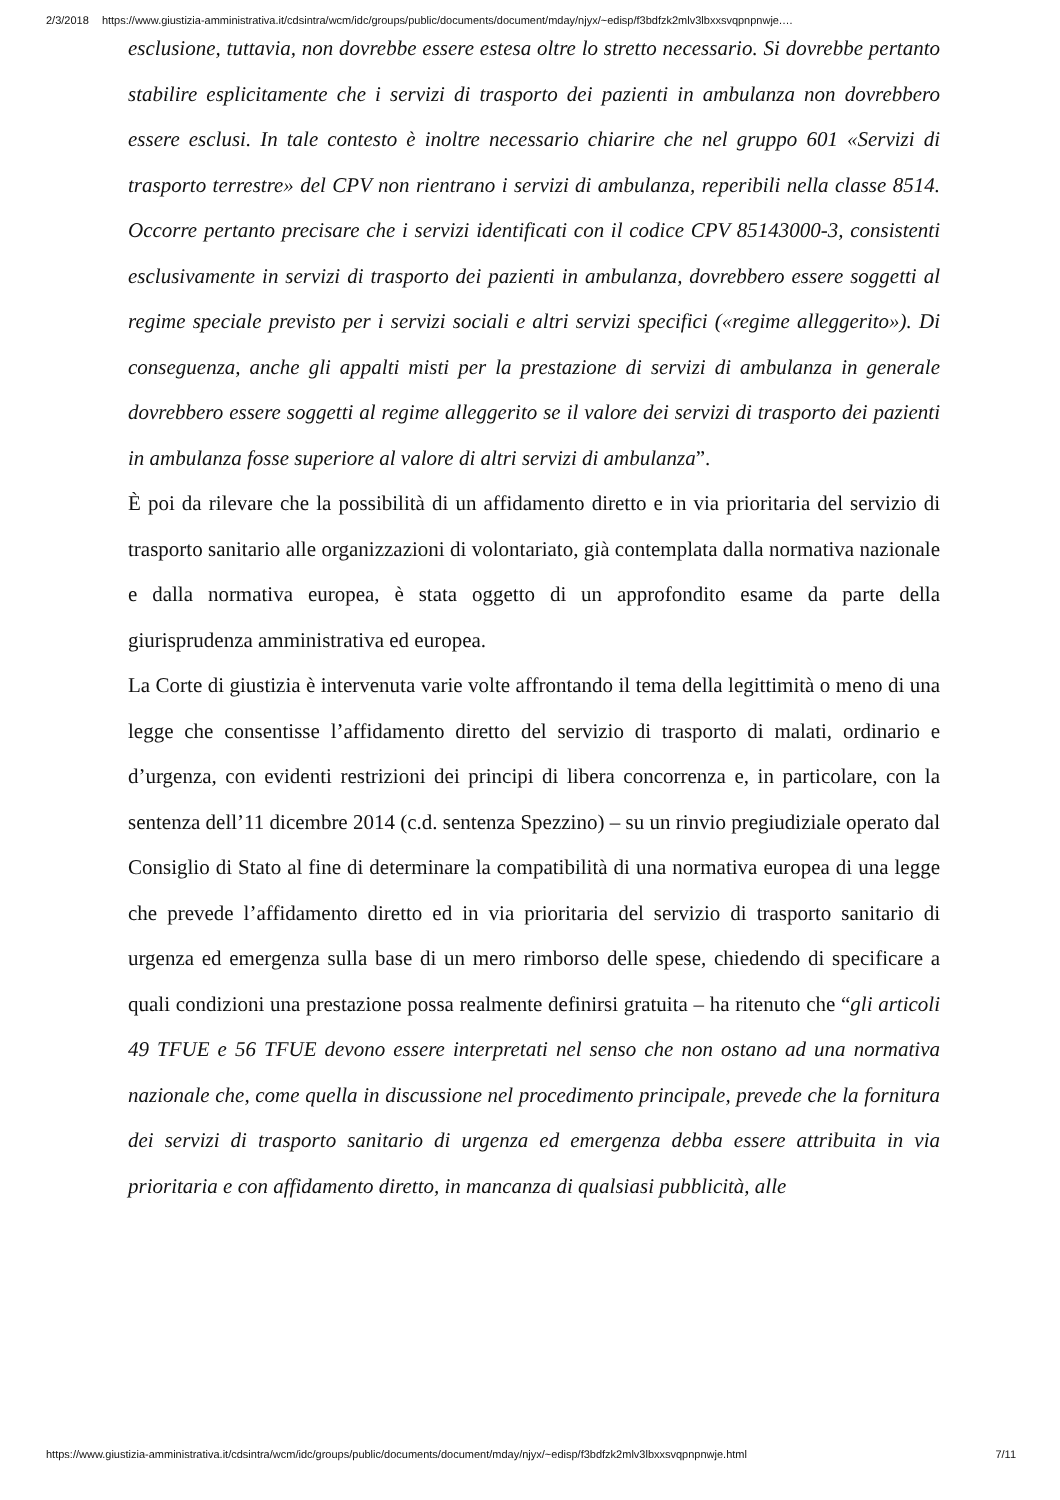2/3/2018 https://www.giustizia-amministrativa.it/cdsintra/wcm/idc/groups/public/documents/document/mday/njyx/~edisp/f3bdfzk2mlv3lbxxsvqpnpnwje.…
esclusione, tuttavia, non dovrebbe essere estesa oltre lo stretto necessario. Si dovrebbe pertanto stabilire esplicitamente che i servizi di trasporto dei pazienti in ambulanza non dovrebbero essere esclusi. In tale contesto è inoltre necessario chiarire che nel gruppo 601 «Servizi di trasporto terrestre» del CPV non rientrano i servizi di ambulanza, reperibili nella classe 8514. Occorre pertanto precisare che i servizi identificati con il codice CPV 85143000-3, consistenti esclusivamente in servizi di trasporto dei pazienti in ambulanza, dovrebbero essere soggetti al regime speciale previsto per i servizi sociali e altri servizi specifici («regime alleggerito»). Di conseguenza, anche gli appalti misti per la prestazione di servizi di ambulanza in generale dovrebbero essere soggetti al regime alleggerito se il valore dei servizi di trasporto dei pazienti in ambulanza fosse superiore al valore di altri servizi di ambulanza”.
È poi da rilevare che la possibilità di un affidamento diretto e in via prioritaria del servizio di trasporto sanitario alle organizzazioni di volontariato, già contemplata dalla normativa nazionale e dalla normativa europea, è stata oggetto di un approfondito esame da parte della giurisprudenza amministrativa ed europea.
La Corte di giustizia è intervenuta varie volte affrontando il tema della legittimità o meno di una legge che consentisse l’affidamento diretto del servizio di trasporto di malati, ordinario e d’urgenza, con evidenti restrizioni dei principi di libera concorrenza e, in particolare, con la sentenza dell’11 dicembre 2014 (c.d. sentenza Spezzino) – su un rinvio pregiudiziale operato dal Consiglio di Stato al fine di determinare la compatibilità di una normativa europea di una legge che prevede l’affidamento diretto ed in via prioritaria del servizio di trasporto sanitario di urgenza ed emergenza sulla base di un mero rimborso delle spese, chiedendo di specificare a quali condizioni una prestazione possa realmente definirsi gratuita – ha ritenuto che “gli articoli 49 TFUE e 56 TFUE devono essere interpretati nel senso che non ostano ad una normativa nazionale che, come quella in discussione nel procedimento principale, prevede che la fornitura dei servizi di trasporto sanitario di urgenza ed emergenza debba essere attribuita in via prioritaria e con affidamento diretto, in mancanza di qualsiasi pubblicità, alle
https://www.giustizia-amministrativa.it/cdsintra/wcm/idc/groups/public/documents/document/mday/njyx/~edisp/f3bdfzk2mlv3lbxxsvqpnpnwje.html 7/11